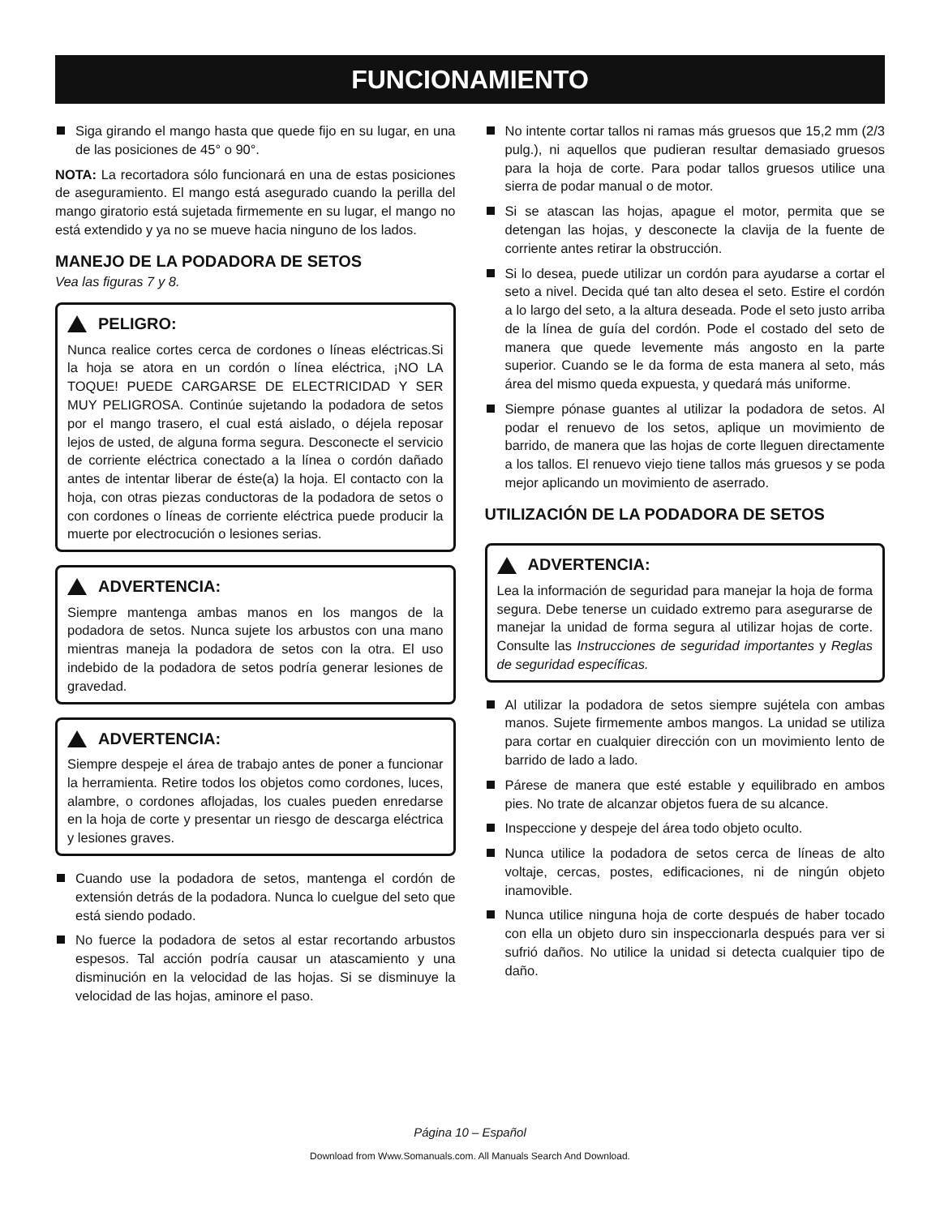FUNCIONAMIENTO
Siga girando el mango hasta que quede fijo en su lugar, en una de las posiciones de 45° o 90°.
NOTA: La recortadora sólo funcionará en una de estas posiciones de aseguramiento. El mango está asegurado cuando la perilla del mango giratorio está sujetada firmemente en su lugar, el mango no está extendido y ya no se mueve hacia ninguno de los lados.
MANEJO DE LA PODADORA DE SETOS
Vea las figuras 7 y 8.
PELIGRO:
Nunca realice cortes cerca de cordones o líneas eléctricas.Si la hoja se atora en un cordón o línea eléctrica, ¡NO LA TOQUE! PUEDE CARGARSE DE ELECTRICIDAD Y SER MUY PELIGROSA. Continúe sujetando la podadora de setos por el mango trasero, el cual está aislado, o déjela reposar lejos de usted, de alguna forma segura. Desconecte el servicio de corriente eléctrica conectado a la línea o cordón dañado antes de intentar liberar de éste(a) la hoja. El contacto con la hoja, con otras piezas conductoras de la podadora de setos o con cordones o líneas de corriente eléctrica puede producir la muerte por electrocución o lesiones serias.
ADVERTENCIA:
Siempre mantenga ambas manos en los mangos de la podadora de setos. Nunca sujete los arbustos con una mano mientras maneja la podadora de setos con la otra. El uso indebido de la podadora de setos podría generar lesiones de gravedad.
ADVERTENCIA:
Siempre despeje el área de trabajo antes de poner a funcionar la herramienta. Retire todos los objetos como cordones, luces, alambre, o cordones aflojadas, los cuales pueden enredarse en la hoja de corte y presentar un riesgo de descarga eléctrica y lesiones graves.
Cuando use la podadora de setos, mantenga el cordón de extensión detrás de la podadora. Nunca lo cuelgue del seto que está siendo podado.
No fuerce la podadora de setos al estar recortando arbustos espesos. Tal acción podría causar un atascamiento y una disminución en la velocidad de las hojas. Si se disminuye la velocidad de las hojas, aminore el paso.
No intente cortar tallos ni ramas más gruesos que 15,2 mm (2/3 pulg.), ni aquellos que pudieran resultar demasiado gruesos para la hoja de corte. Para podar tallos gruesos utilice una sierra de podar manual o de motor.
Si se atascan las hojas, apague el motor, permita que se detengan las hojas, y desconecte la clavija de la fuente de corriente antes retirar la obstrucción.
Si lo desea, puede utilizar un cordón para ayudarse a cortar el seto a nivel. Decida qué tan alto desea el seto. Estire el cordón a lo largo del seto, a la altura deseada. Pode el seto justo arriba de la línea de guía del cordón. Pode el costado del seto de manera que quede levemente más angosto en la parte superior. Cuando se le da forma de esta manera al seto, más área del mismo queda expuesta, y quedará más uniforme.
Siempre pónase guantes al utilizar la podadora de setos. Al podar el renuevo de los setos, aplique un movimiento de barrido, de manera que las hojas de corte lleguen directamente a los tallos. El renuevo viejo tiene tallos más gruesos y se poda mejor aplicando un movimiento de aserrado.
UTILIZACIÓN DE LA PODADORA DE SETOS
ADVERTENCIA:
Lea la información de seguridad para manejar la hoja de forma segura. Debe tenerse un cuidado extremo para asegurarse de manejar la unidad de forma segura al utilizar hojas de corte. Consulte las Instrucciones de seguridad importantes y Reglas de seguridad específicas.
Al utilizar la podadora de setos siempre sujétela con ambas manos. Sujete firmemente ambos mangos. La unidad se utiliza para cortar en cualquier dirección con un movimiento lento de barrido de lado a lado.
Párese de manera que esté estable y equilibrado en ambos pies. No trate de alcanzar objetos fuera de su alcance.
Inspeccione y despeje del área todo objeto oculto.
Nunca utilice la podadora de setos cerca de líneas de alto voltaje, cercas, postes, edificaciones, ni de ningún objeto inamovible.
Nunca utilice ninguna hoja de corte después de haber tocado con ella un objeto duro sin inspeccionarla después para ver si sufrió daños. No utilice la unidad si detecta cualquier tipo de daño.
Página 10 – Español
Download from Www.Somanuals.com. All Manuals Search And Download.